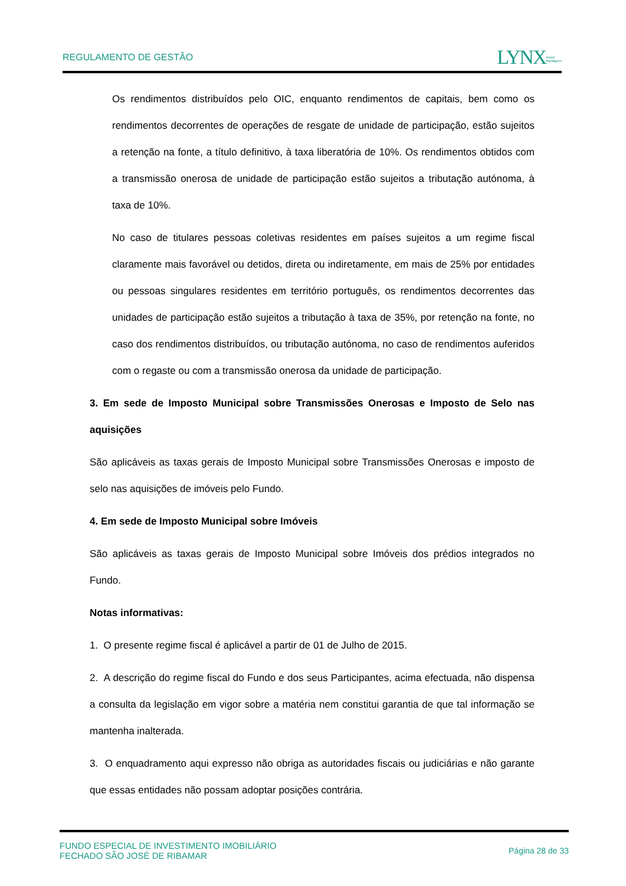REGULAMENTO DE GESTÃO
LYNXAsset
Managers
Os rendimentos distribuídos pelo OIC, enquanto rendimentos de capitais, bem como os rendimentos decorrentes de operações de resgate de unidade de participação, estão sujeitos a retenção na fonte, a título definitivo, à taxa liberatória de 10%. Os rendimentos obtidos com a transmissão onerosa de unidade de participação estão sujeitos a tributação autónoma, à taxa de 10%.
No caso de titulares pessoas coletivas residentes em países sujeitos a um regime fiscal claramente mais favorável ou detidos, direta ou indiretamente, em mais de 25% por entidades ou pessoas singulares residentes em território português, os rendimentos decorrentes das unidades de participação estão sujeitos a tributação à taxa de 35%, por retenção na fonte, no caso dos rendimentos distribuídos, ou tributação autónoma, no caso de rendimentos auferidos com o regaste ou com a transmissão onerosa da unidade de participação.
3. Em sede de Imposto Municipal sobre Transmissões Onerosas e Imposto de Selo nas aquisições
São aplicáveis as taxas gerais de Imposto Municipal sobre Transmissões Onerosas e imposto de selo nas aquisições de imóveis pelo Fundo.
4. Em sede de Imposto Municipal sobre Imóveis
São aplicáveis as taxas gerais de Imposto Municipal sobre Imóveis dos prédios integrados no Fundo.
Notas informativas:
1. O presente regime fiscal é aplicável a partir de 01 de Julho de 2015.
2. A descrição do regime fiscal do Fundo e dos seus Participantes, acima efectuada, não dispensa a consulta da legislação em vigor sobre a matéria nem constitui garantia de que tal informação se mantenha inalterada.
3. O enquadramento aqui expresso não obriga as autoridades fiscais ou judiciárias e não garante que essas entidades não possam adoptar posições contrária.
FUNDO ESPECIAL DE INVESTIMENTO IMOBILIÁRIO
FECHADO SÃO JOSÉ DE RIBAMAR
Página 28 de 33